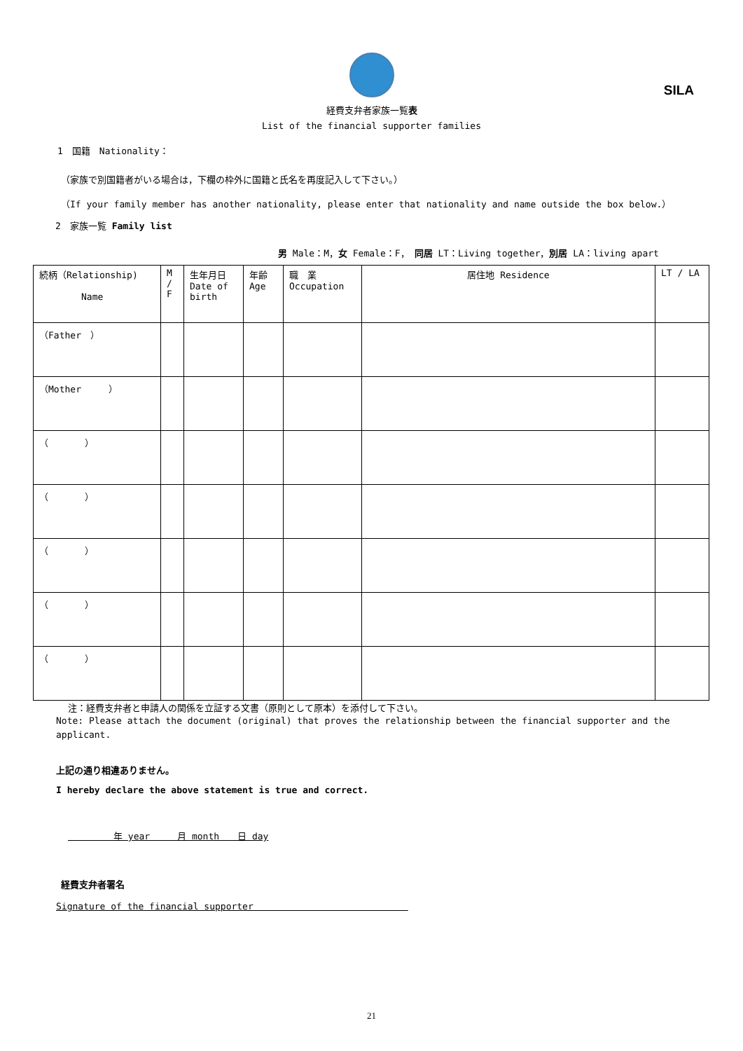SILA
経費支弁者家族一覧表
List of the financial supporter families
1　国籍　Nationality：
（家族で別国籍者がいる場合は，下欄の枠外に国籍と氏名を再度記入して下さい。）
（If your family member has another nationality, please enter that nationality and name outside the box below.）
2　家族一覧 Family list
男 Male：M，女 Female：F，　同居 LT：Living together，別居 LA：living apart
| 続柄（Relationship) Name | M / F | 生年月日 Date of birth | 年齢 Age | 職 業 Occupation | 居住地 Residence | LT / LA |
| --- | --- | --- | --- | --- | --- | --- |
| （Father ） | | | | | | |
| （Mother ） | | | | | | |
| （ ） | | | | | | |
| （ ） | | | | | | |
| （ ） | | | | | | |
| （ ） | | | | | | |
| （ ） | | | | | | |
注：経費支弁者と申請人の関係を立証する文書（原則として原本）を添付して下さい。
Note: Please attach the document (original) that proves the relationship between the financial supporter and the applicant.
上記の通り相違ありません。
I hereby declare the above statement is true and correct.
　　　　　年 year　　　月 month　　日 day
経費支弁者署名
Signature of the financial supporter　　　　　　　　　　　　　　　　　
21